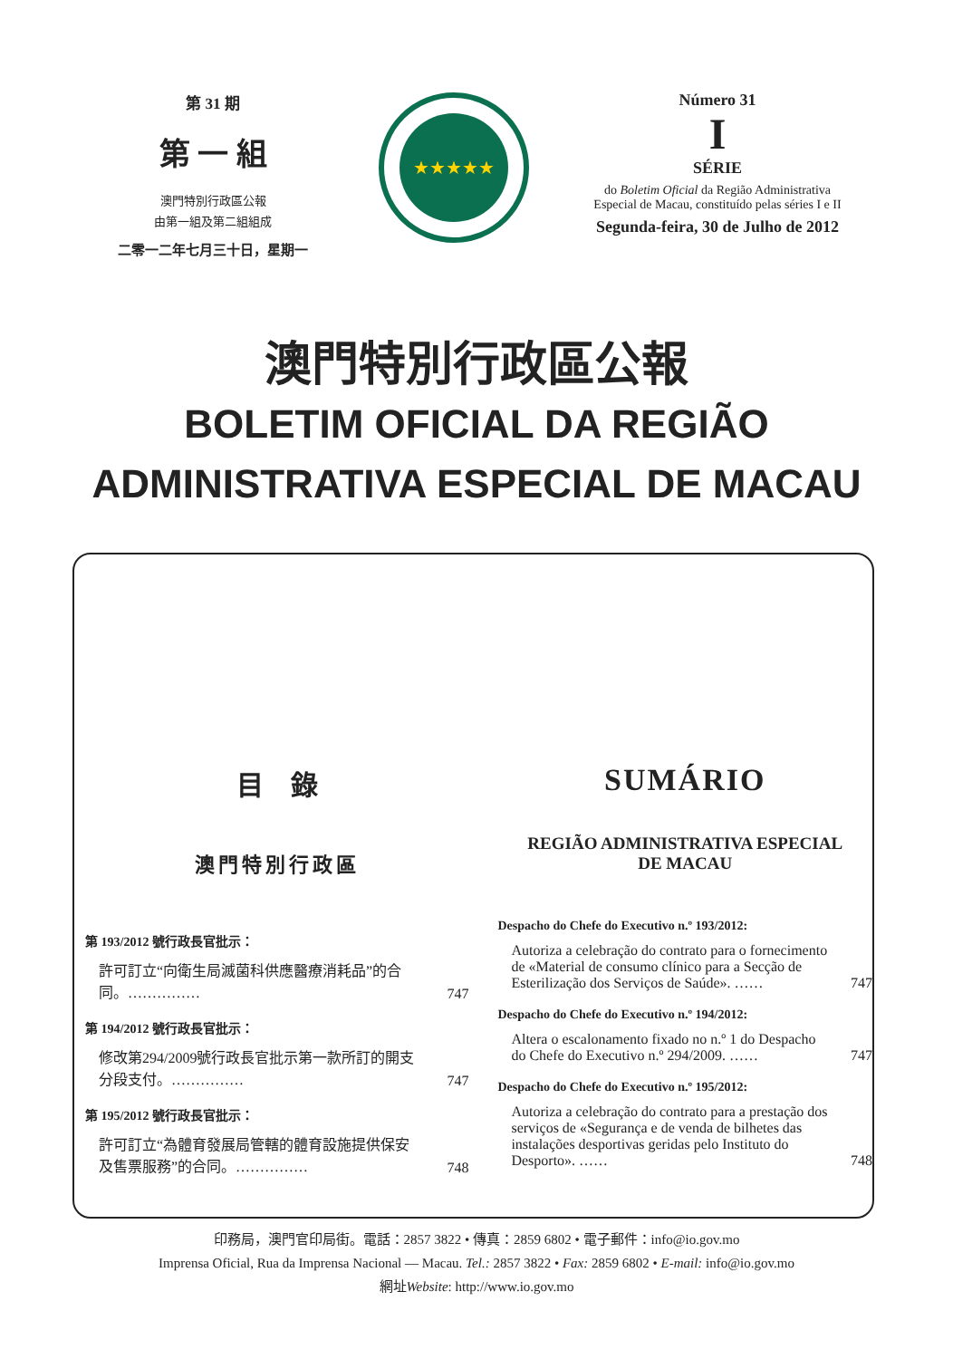第 31 期
第 一 組
澳門特別行政區公報
由第一組及第二組組成
二零一二年七月三十日，星期一
★★★★★
Número 31
I
SÉRIE
do Boletim Oficial da Região Administrativa Especial de Macau, constituído pelas séries I e II
Segunda-feira, 30 de Julho de 2012
澳門特別行政區公報
BOLETIM OFICIAL DA REGIÃO
ADMINISTRATIVA ESPECIAL DE MACAU
目　錄
澳門特別行政區
第 193/2012 號行政長官批示：
許可訂立“向衛生局滅菌科供應醫療消耗品”的合同。…………… 747
第 194/2012 號行政長官批示：
修改第294/2009號行政長官批示第一款所訂的開支分段支付。…………… 747
第 195/2012 號行政長官批示：
許可訂立“為體育發展局管轄的體育設施提供保安及售票服務”的合同。…………… 748
SUMÁRIO
REGIÃO ADMINISTRATIVA ESPECIAL
DE MACAU
Despacho do Chefe do Executivo n.º 193/2012:
Autoriza a celebração do contrato para o fornecimento de «Material de consumo clínico para a Secção de Esterilização dos Serviços de Saúde». …… 747
Despacho do Chefe do Executivo n.º 194/2012:
Altera o escalonamento fixado no n.º 1 do Despacho do Chefe do Executivo n.º 294/2009. …… 747
Despacho do Chefe do Executivo n.º 195/2012:
Autoriza a celebração do contrato para a prestação dos serviços de «Segurança e de venda de bilhetes das instalações desportivas geridas pelo Instituto do Desporto». …… 748
印務局，澳門官印局街。電話：2857 3822 • 傳真：2859 6802 • 電子郵件：info@io.gov.mo
Imprensa Oficial, Rua da Imprensa Nacional — Macau. Tel.: 2857 3822 • Fax: 2859 6802 • E-mail: info@io.gov.mo
網址Website: http://www.io.gov.mo